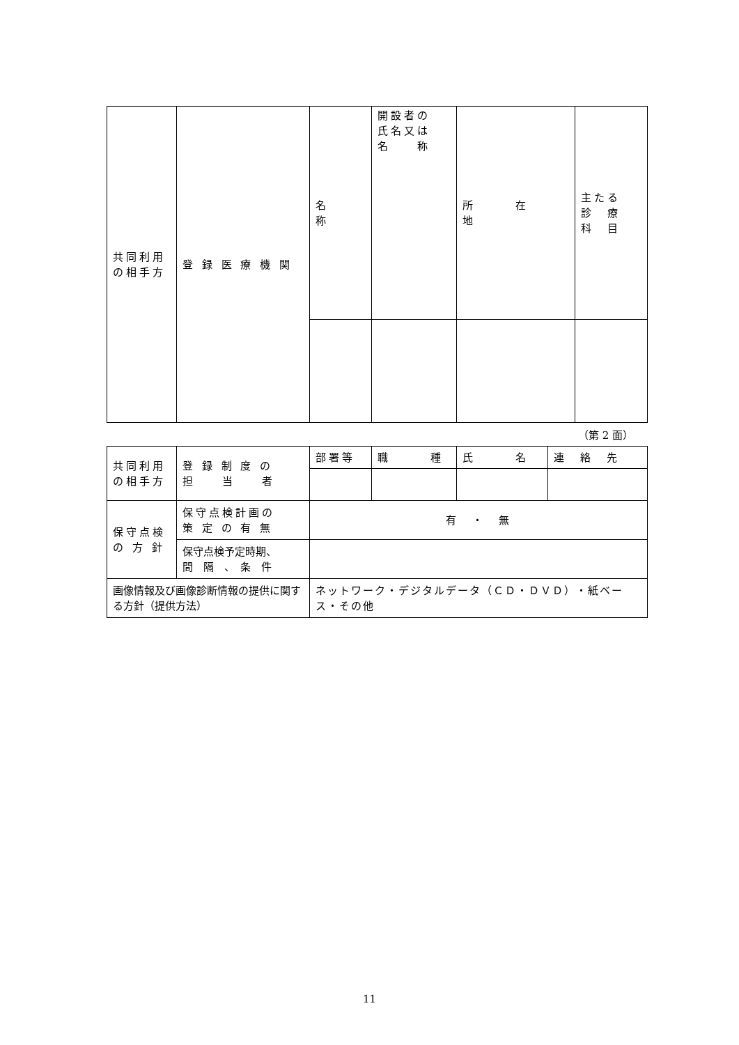| 共同利用 の相手方 | 登 録 医 療 機 関 | 名 称 | 開設者の 氏名又は 名 称 | 所 在 地 | 主たる 診 療 科 目 |
（第 2 面）
| 共同利用 の相手方 | 登 録 制 度 の 担 当 者 | 部署等 | 職 種 | 氏 名 | 連 絡 先 |
| 保守点検 の 方 針 | 保守点検計画の 策 定 の 有 無 | 有 ・ 無 | | | |
| | 保守点検予定時期、 間 隔 、 条 件 | | | | |
| 画像情報及び画像診断情報の提供に関する方針（提供方法） | | ネットワーク・デジタルデータ（ＣＤ・ＤＶＤ）・紙ベース・その他 | | | |
11